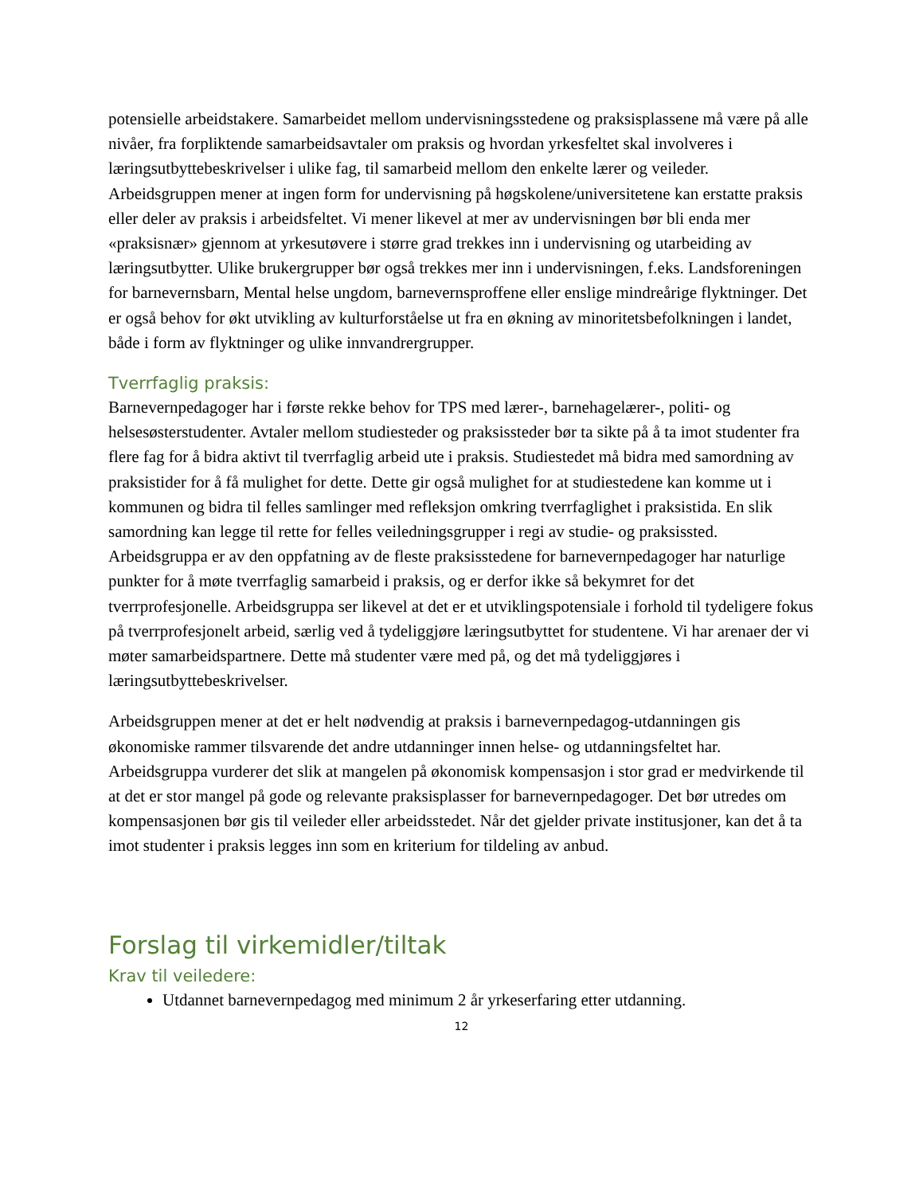potensielle arbeidstakere. Samarbeidet mellom undervisningsstedene og praksisplassene må være på alle nivåer, fra forpliktende samarbeidsavtaler om praksis og hvordan yrkesfeltet skal involveres i læringsutbyttebeskrivelser i ulike fag, til samarbeid mellom den enkelte lærer og veileder. Arbeidsgruppen mener at ingen form for undervisning på høgskolene/universitetene kan erstatte praksis eller deler av praksis i arbeidsfeltet. Vi mener likevel at mer av undervisningen bør bli enda mer «praksisnær» gjennom at yrkesutøvere i større grad trekkes inn i undervisning og utarbeiding av læringsutbytter. Ulike brukergrupper bør også trekkes mer inn i undervisningen, f.eks. Landsforeningen for barnevernsbarn, Mental helse ungdom, barnevernsproffene eller enslige mindreårige flyktninger. Det er også behov for økt utvikling av kulturforståelse ut fra en økning av minoritetsbefolkningen i landet, både i form av flyktninger og ulike innvandrergrupper.
Tverrfaglig praksis:
Barnevernpedagoger har i første rekke behov for TPS med lærer-, barnehagelærer-, politi- og helsesøsterstudenter. Avtaler mellom studiesteder og praksissteder bør ta sikte på å ta imot studenter fra flere fag for å bidra aktivt til tverrfaglig arbeid ute i praksis. Studiestedet må bidra med samordning av praksistider for å få mulighet for dette. Dette gir også mulighet for at studiestedene kan komme ut i kommunen og bidra til felles samlinger med refleksjon omkring tverrfaglighet i praksistida. En slik samordning kan legge til rette for felles veiledningsgrupper i regi av studie- og praksissted. Arbeidsgruppa er av den oppfatning av de fleste praksisstedene for barnevernpedagoger har naturlige punkter for å møte tverrfaglig samarbeid i praksis, og er derfor ikke så bekymret for det tverrprofesjonelle. Arbeidsgruppa ser likevel at det er et utviklingspotensiale i forhold til tydeligere fokus på tverrprofesjonelt arbeid, særlig ved å tydeliggjøre læringsutbyttet for studentene. Vi har arenaer der vi møter samarbeidspartnere. Dette må studenter være med på, og det må tydeliggjøres i læringsutbyttebeskrivelser.
Arbeidsgruppen mener at det er helt nødvendig at praksis i barnevernpedagog-utdanningen gis økonomiske rammer tilsvarende det andre utdanninger innen helse- og utdanningsfeltet har. Arbeidsgruppa vurderer det slik at mangelen på økonomisk kompensasjon i stor grad er medvirkende til at det er stor mangel på gode og relevante praksisplasser for barnevernpedagoger. Det bør utredes om kompensasjonen bør gis til veileder eller arbeidsstedet. Når det gjelder private institusjoner, kan det å ta imot studenter i praksis legges inn som en kriterium for tildeling av anbud.
Forslag til virkemidler/tiltak
Krav til veiledere:
Utdannet barnevernpedagog med minimum 2 år yrkeserfaring etter utdanning.
12